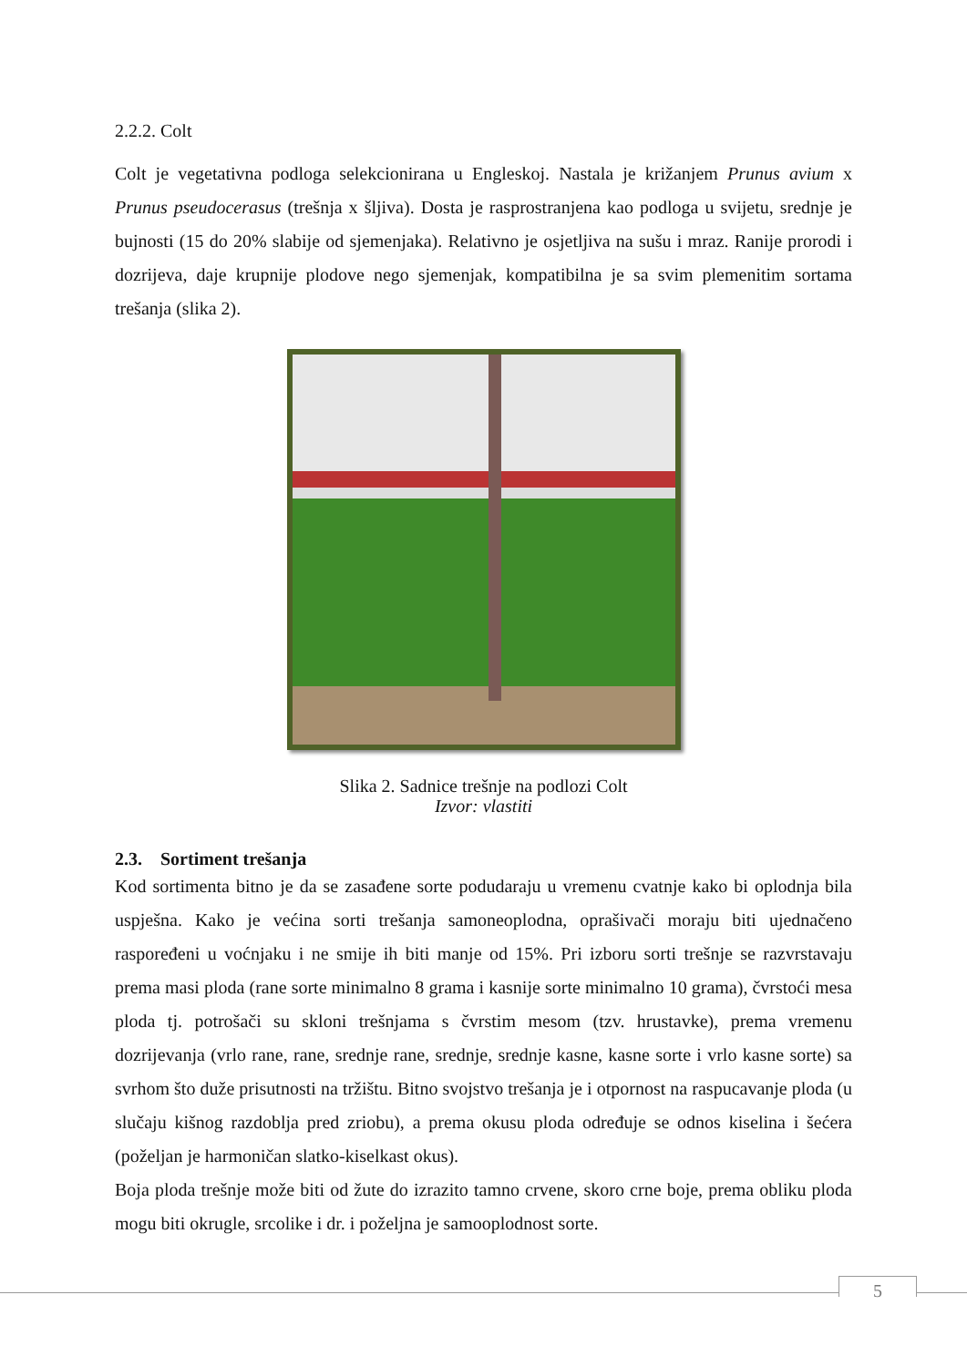2.2.2. Colt
Colt je vegetativna podloga selekcionirana u Engleskoj. Nastala je križanjem Prunus avium x Prunus pseudocerasus (trešnja x šljiva). Dosta je rasprostranjena kao podloga u svijetu, srednje je bujnosti (15 do 20% slabije od sjemenjaka). Relativno je osjetljiva na sušu i mraz. Ranije prorodi i dozrijeva, daje krupnije plodove nego sjemenjak, kompatibilna je sa svim plemenitim sortama trešanja (slika 2).
Slika 2. Sadnice trešnje na podlozi Colt
Izvor: vlastiti
2.3. Sortiment trešanja
Kod sortimenta bitno je da se zasađene sorte podudaraju u vremenu cvatnje kako bi oplodnja bila uspješna. Kako je većina sorti trešanja samoneoplodna, oprašivači moraju biti ujednačeno raspoređeni u voćnjaku i ne smije ih biti manje od 15%. Pri izboru sorti trešnje se razvrstavaju prema masi ploda (rane sorte minimalno 8 grama i kasnije sorte minimalno 10 grama), čvrstoći mesa ploda tj. potrošači su skloni trešnjama s čvrstim mesom (tzv. hrustavke), prema vremenu dozrijevanja (vrlo rane, rane, srednje rane, srednje, srednje kasne, kasne sorte i vrlo kasne sorte) sa svrhom što duže prisutnosti na tržištu. Bitno svojstvo trešanja je i otpornost na raspucavanje ploda (u slučaju kišnog razdoblja pred zriobu), a prema okusu ploda određuje se odnos kiselina i šećera (poželjan je harmoničan slatko-kiselkast okus).
Boja ploda trešnje može biti od žute do izrazito tamno crvene, skoro crne boje, prema obliku ploda mogu biti okrugle, srcolike i dr. i poželjna je samooplodnost sorte.
5